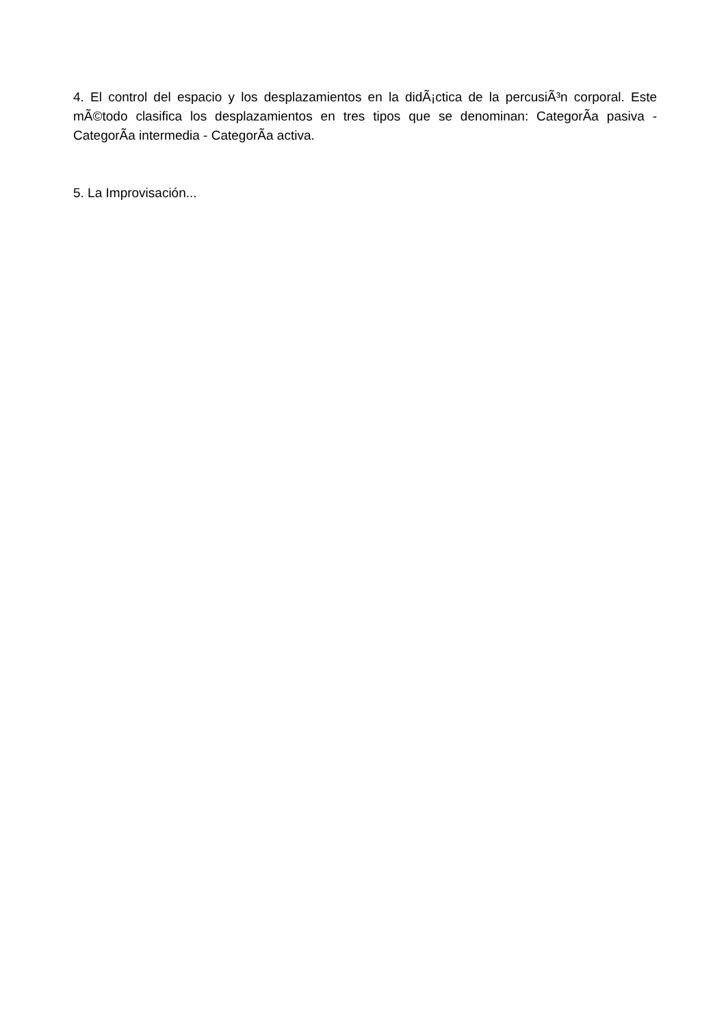4. El control del espacio y los desplazamientos en la didÃ¡ctica de la percusiÃ³n corporal. Este mÃ©todo clasifica los desplazamientos en tres tipos que se denominan: CategorÃ­a pasiva - CategorÃ­a intermedia - CategorÃ­a activa.
5. La Improvisación...